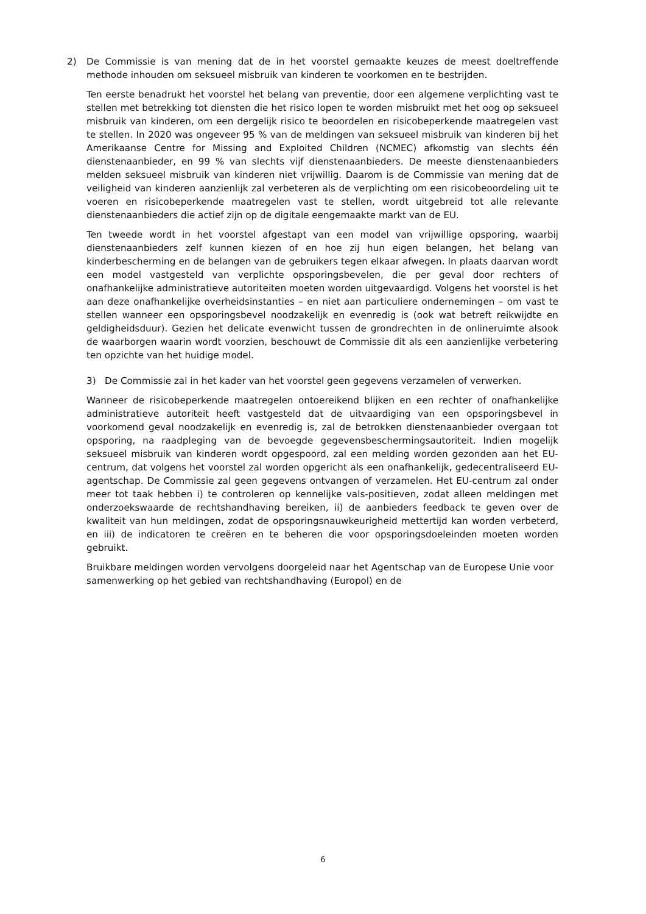2) De Commissie is van mening dat de in het voorstel gemaakte keuzes de meest doeltreffende methode inhouden om seksueel misbruik van kinderen te voorkomen en te bestrijden.
Ten eerste benadrukt het voorstel het belang van preventie, door een algemene verplichting vast te stellen met betrekking tot diensten die het risico lopen te worden misbruikt met het oog op seksueel misbruik van kinderen, om een dergelijk risico te beoordelen en risicobeperkende maatregelen vast te stellen. In 2020 was ongeveer 95 % van de meldingen van seksueel misbruik van kinderen bij het Amerikaanse Centre for Missing and Exploited Children (NCMEC) afkomstig van slechts één dienstenaanbieder, en 99 % van slechts vijf dienstenaanbieders. De meeste dienstenaanbieders melden seksueel misbruik van kinderen niet vrijwillig. Daarom is de Commissie van mening dat de veiligheid van kinderen aanzienlijk zal verbeteren als de verplichting om een risicobeoordeling uit te voeren en risicobeperkende maatregelen vast te stellen, wordt uitgebreid tot alle relevante dienstenaanbieders die actief zijn op de digitale eengemaakte markt van de EU.
Ten tweede wordt in het voorstel afgestapt van een model van vrijwillige opsporing, waarbij dienstenaanbieders zelf kunnen kiezen of en hoe zij hun eigen belangen, het belang van kinderbescherming en de belangen van de gebruikers tegen elkaar afwegen. In plaats daarvan wordt een model vastgesteld van verplichte opsporingsbevelen, die per geval door rechters of onafhankelijke administratieve autoriteiten moeten worden uitgevaardigd. Volgens het voorstel is het aan deze onafhankelijke overheidsinstanties – en niet aan particuliere ondernemingen – om vast te stellen wanneer een opsporingsbevel noodzakelijk en evenredig is (ook wat betreft reikwijdte en geldigheidsduur). Gezien het delicate evenwicht tussen de grondrechten in de onlineruimte alsook de waarborgen waarin wordt voorzien, beschouwt de Commissie dit als een aanzienlijke verbetering ten opzichte van het huidige model.
3) De Commissie zal in het kader van het voorstel geen gegevens verzamelen of verwerken.
Wanneer de risicobeperkende maatregelen ontoereikend blijken en een rechter of onafhankelijke administratieve autoriteit heeft vastgesteld dat de uitvaardiging van een opsporingsbevel in voorkomend geval noodzakelijk en evenredig is, zal de betrokken dienstenaanbieder overgaan tot opsporing, na raadpleging van de bevoegde gegevensbeschermingsautoriteit. Indien mogelijk seksueel misbruik van kinderen wordt opgespoord, zal een melding worden gezonden aan het EU-centrum, dat volgens het voorstel zal worden opgericht als een onafhankelijk, gedecentraliseerd EU-agentschap. De Commissie zal geen gegevens ontvangen of verzamelen. Het EU-centrum zal onder meer tot taak hebben i) te controleren op kennelijke vals-positieven, zodat alleen meldingen met onderzoekswaarde de rechtshandhaving bereiken, ii) de aanbieders feedback te geven over de kwaliteit van hun meldingen, zodat de opsporingsnauwkeurigheid mettertijd kan worden verbeterd, en iii) de indicatoren te creëren en te beheren die voor opsporingsdoeleinden moeten worden gebruikt.
Bruikbare meldingen worden vervolgens doorgeleid naar het Agentschap van de Europese Unie voor samenwerking op het gebied van rechtshandhaving (Europol) en de
6